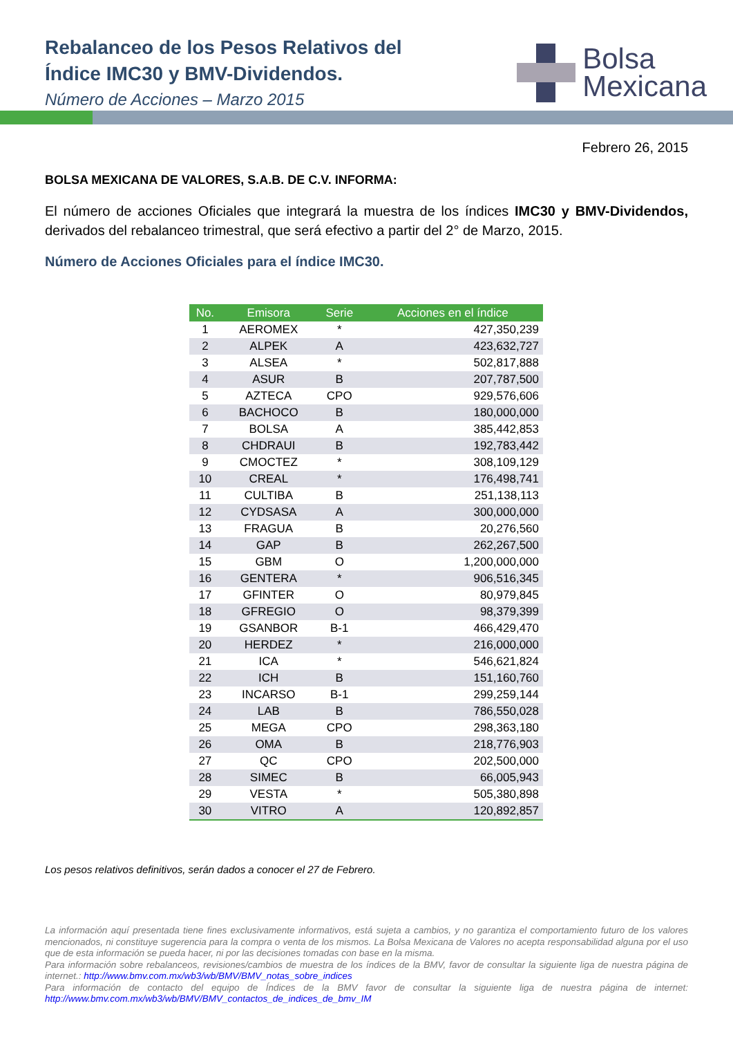Rebalanceo de los Pesos Relativos del
Índice IMC30 y BMV-Dividendos.
Número de Acciones – Marzo 2015
Bolsa
Mexicana
Febrero 26, 2015
BOLSA MEXICANA DE VALORES, S.A.B. DE C.V. INFORMA:
El número de acciones Oficiales que integrará la muestra de los índices IMC30 y BMV-Dividendos, derivados del rebalanceo trimestral, que será efectivo a partir del 2° de Marzo, 2015.
Número de Acciones Oficiales para el índice IMC30.
| No. | Emisora | Serie | Acciones en el índice |
| --- | --- | --- | --- |
| 1 | AEROMEX | * | 427,350,239 |
| 2 | ALPEK | A | 423,632,727 |
| 3 | ALSEA | * | 502,817,888 |
| 4 | ASUR | B | 207,787,500 |
| 5 | AZTECA | CPO | 929,576,606 |
| 6 | BACHOCO | B | 180,000,000 |
| 7 | BOLSA | A | 385,442,853 |
| 8 | CHDRAUI | B | 192,783,442 |
| 9 | CMOCTEZ | * | 308,109,129 |
| 10 | CREAL | * | 176,498,741 |
| 11 | CULTIBA | B | 251,138,113 |
| 12 | CYDSASA | A | 300,000,000 |
| 13 | FRAGUA | B | 20,276,560 |
| 14 | GAP | B | 262,267,500 |
| 15 | GBM | O | 1,200,000,000 |
| 16 | GENTERA | * | 906,516,345 |
| 17 | GFINTER | O | 80,979,845 |
| 18 | GFREGIO | O | 98,379,399 |
| 19 | GSANBOR | B-1 | 466,429,470 |
| 20 | HERDEZ | * | 216,000,000 |
| 21 | ICA | * | 546,621,824 |
| 22 | ICH | B | 151,160,760 |
| 23 | INCARSO | B-1 | 299,259,144 |
| 24 | LAB | B | 786,550,028 |
| 25 | MEGA | CPO | 298,363,180 |
| 26 | OMA | B | 218,776,903 |
| 27 | QC | CPO | 202,500,000 |
| 28 | SIMEC | B | 66,005,943 |
| 29 | VESTA | * | 505,380,898 |
| 30 | VITRO | A | 120,892,857 |
Los pesos relativos definitivos, serán dados a conocer el 27 de Febrero.
La información aquí presentada tiene fines exclusivamente informativos, está sujeta a cambios, y no garantiza el comportamiento futuro de los valores mencionados, ni constituye sugerencia para la compra o venta de los mismos. La Bolsa Mexicana de Valores no acepta responsabilidad alguna por el uso que de esta información se pueda hacer, ni por las decisiones tomadas con base en la misma.
Para información sobre rebalanceos, revisiones/cambios de muestra de los índices de la BMV, favor de consultar la siguiente liga de nuestra página de internet.: http://www.bmv.com.mx/wb3/wb/BMV/BMV_notas_sobre_indices
Para información de contacto del equipo de Índices de la BMV favor de consultar la siguiente liga de nuestra página de internet: http://www.bmv.com.mx/wb3/wb/BMV/BMV_contactos_de_indices_de_bmv_IM